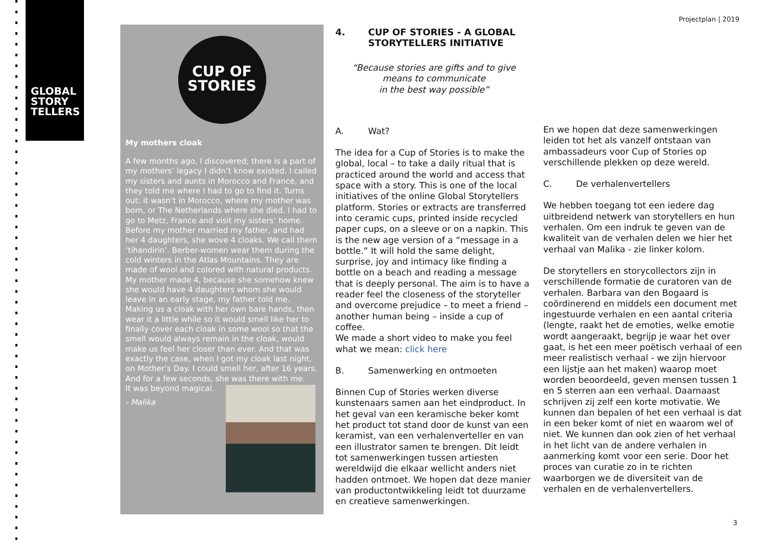GLOBAL
STORY
TELLERS
Projectplan | 2019
CUP OF
STORIES
My mothers cloak
A few months ago, I discovered; there is a part of my mothers’ legacy I didn’t know existed. I called my sisters and aunts in Morocco and France, and they told me where I had to go to find it. Turns out: it wasn’t in Morocco, where my mother was born, or The Netherlands where she died. I had to go to Metz, France and visit my sisters’ home.
Before my mother married my father, and had her 4 daughters, she wove 4 cloaks. We call them ‘tihandirin’. Berber-women wear them during the cold winters in the Atlas Mountains. They are made of wool and colored with natural products. My mother made 4, because she somehow knew she would have 4 daughters whom she would leave in an early stage, my father told me. Making us a cloak with her own bare hands, then wear it a little while so it would smell like her to finally cover each cloak in some wool so that the smell would always remain in the cloak, would make us feel her closer than ever. And that was exactly the case, when I got my cloak last night, on Mother’s Day. I could smell her, after 16 years. And for a few seconds, she was there with me.
It was beyond magical.
- Malika
4. CUP OF STORIES - A GLOBAL
STORYTELLERS INITIATIVE
“Because stories are gifts and to give
means to communicate
in the best way possible”
A. Wat?
The idea for a Cup of Stories is to make the global, local – to take a daily ritual that is practiced around the world and access that space with a story. This is one of the local initiatives of the online Global Storytellers platform. Stories or extracts are transferred into ceramic cups, printed inside recycled paper cups, on a sleeve or on a napkin. This is the new age version of a “message in a bottle.” It will hold the same delight, surprise, joy and intimacy like finding a bottle on a beach and reading a message that is deeply personal. The aim is to have a reader feel the closeness of the storyteller and overcome prejudice – to meet a friend – another human being – inside a cup of coffee.
We made a short video to make you feel what we mean: click here
B. Samenwerking en ontmoeten
Binnen Cup of Stories werken diverse kunstenaars samen aan het eindproduct. In het geval van een keramische beker komt het product tot stand door de kunst van een keramist, van een verhalenverteller en van een illustrator samen te brengen. Dit leidt tot samenwerkingen tussen artiesten wereldwijd die elkaar wellicht anders niet hadden ontmoet. We hopen dat deze manier van productontwikkeling leidt tot duurzame en creatieve samenwerkingen.
En we hopen dat deze samenwerkingen leiden tot het als vanzelf ontstaan van ambassadeurs voor Cup of Stories op verschillende plekken op deze wereld.
C. De verhalenvertellers
We hebben toegang tot een iedere dag uitbreidend netwerk van storytellers en hun verhalen. Om een indruk te geven van de kwaliteit van de verhalen delen we hier het verhaal van Malika - zie linker kolom.
De storytellers en storycollectors zijn in verschillende formatie de curatoren van de verhalen. Barbara van den Bogaard is coördinerend en middels een document met ingestuurde verhalen en een aantal criteria (lengte, raakt het de emoties, welke emotie wordt aangeraakt, begrijp je waar het over gaat, is het een meer poëtisch verhaal of een meer realistisch verhaal - we zijn hiervoor een lijstje aan het maken) waarop moet worden beoordeeld, geven mensen tussen 1 en 5 sterren aan een verhaal. Daarnaast schrijven zij zelf een korte motivatie. We kunnen dan bepalen of het een verhaal is dat in een beker komt of niet en waarom wel of niet. We kunnen dan ook zien of het verhaal in het licht van de andere verhalen in aanmerking komt voor een serie. Door het proces van curatie zo in te richten waarborgen we de diversiteit van de verhalen en de verhalenvertellers.
3